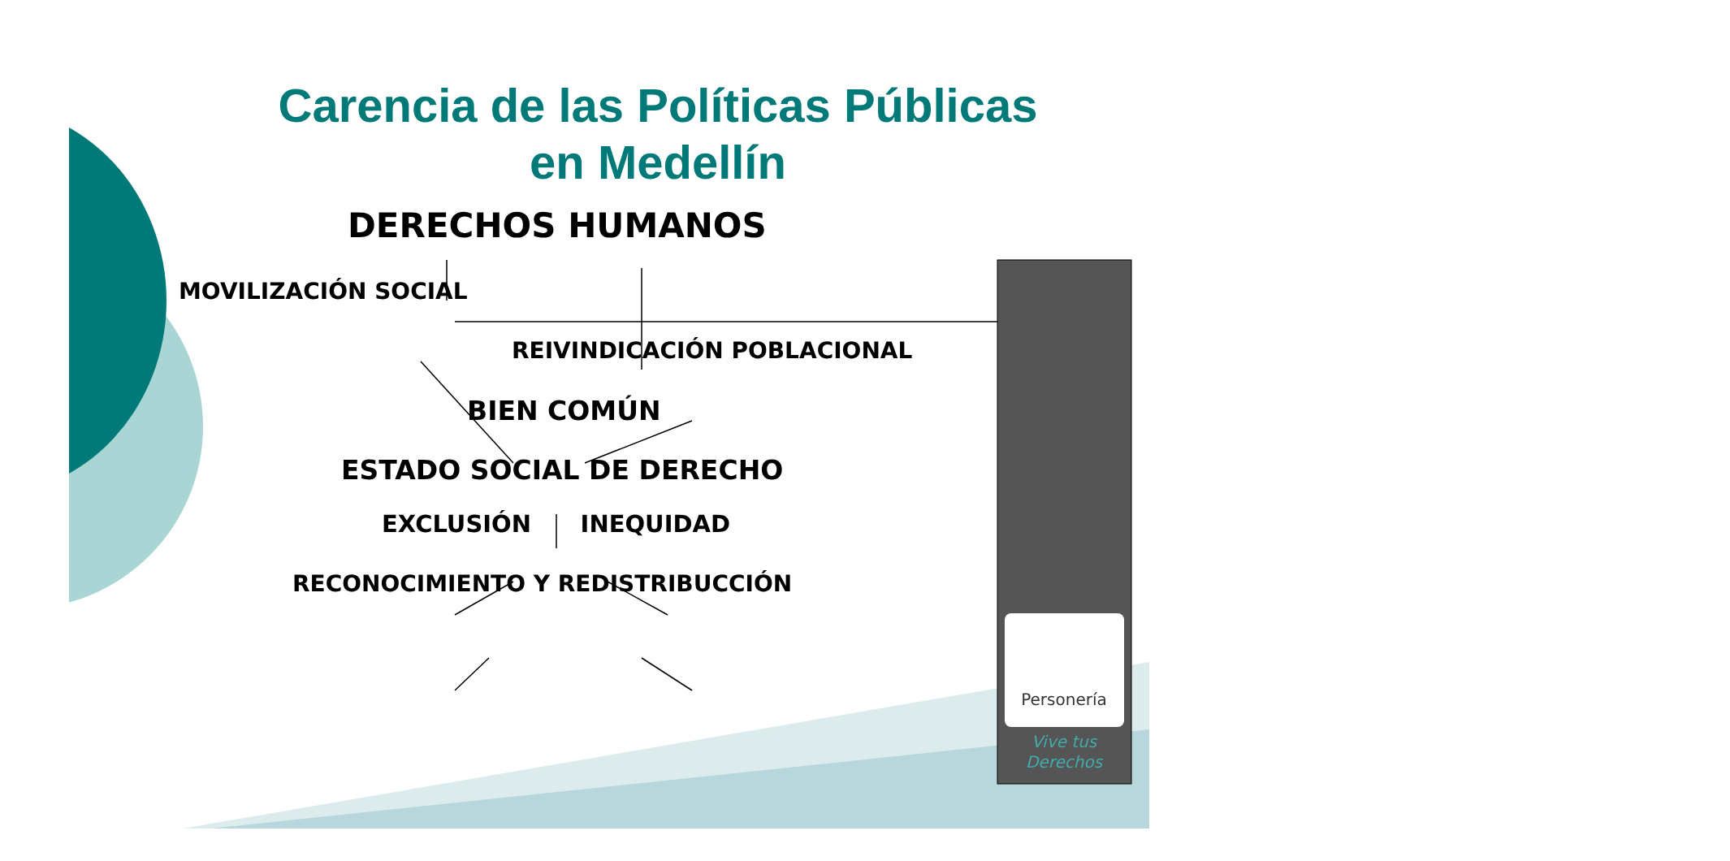Personería
Vive tus
Derechos
Carencia de las Políticas Públicas
en Medellín
DERECHOS HUMANOS
MOVILIZACIÓN SOCIAL
REIVINDICACIÓN POBLACIONAL
BIEN COMÚN
ESTADO SOCIAL DE DERECHO
EXCLUSIÓN INEQUIDAD
RECONOCIMIENTO Y REDISTRIBUCCIÓN